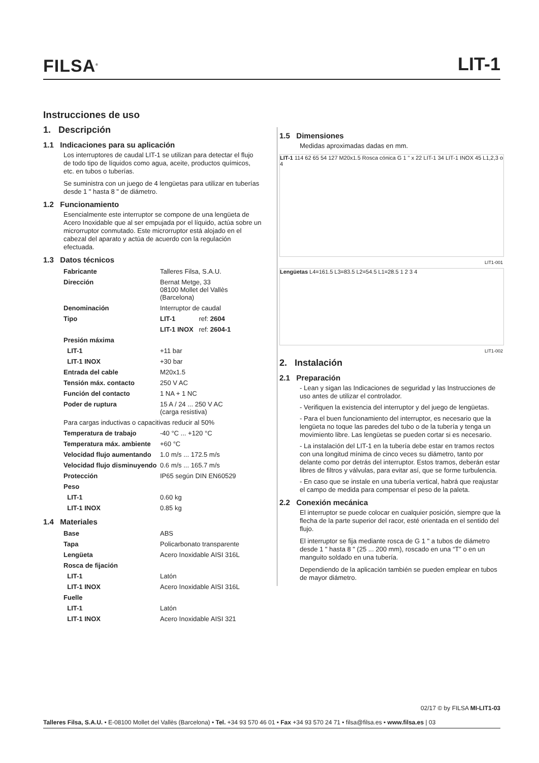FILSA<sup>®</sup> LIT-1
Instrucciones de uso
1. Descripción
1.1 Indicaciones para su aplicación
Los interruptores de caudal LIT-1 se utilizan para detectar el flujo de todo tipo de líquidos como agua, aceite, productos químicos, etc. en tubos o tuberías.
Se suministra con un juego de 4 lengüetas para utilizar en tuberías desde 1 " hasta 8 " de diámetro.
1.2 Funcionamiento
Esencialmente este interruptor se compone de una lengüeta de Acero Inoxidable que al ser empujada por el líquido, actúa sobre un microrruptor conmutado. Este microrruptor está alojado en el cabezal del aparato y actúa de acuerdo con la regulación efectuada.
1.3 Datos técnicos
| Fabricante | Talleres Filsa, S.A.U. | |
| Dirección | Bernat Metge, 33 08100 Mollet del Vallès (Barcelona) | |
| Denominación | Interruptor de caudal | |
| Tipo | LIT-1 | ref: 2604 |
| | LIT-1 INOX | ref: 2604-1 |
| Presión máxima | | |
| LIT-1 | +11 bar | |
| LIT-1 INOX | +30 bar | |
| Entrada del cable | M20x1.5 | |
| Tensión máx. contacto | 250 V AC | |
| Función del contacto | 1 NA + 1 NC | |
| Poder de ruptura | 15 A / 24 ... 250 V AC (carga resistiva) | |
| Para cargas inductivas o capacitivas reducir al 50% | | |
| Temperatura de trabajo | -40 °C ... +120 °C | |
| Temperatura máx. ambiente | +60 °C | |
| Velocidad flujo aumentando | 1.0 m/s ... 172.5 m/s | |
| Velocidad flujo disminuyendo | 0.6 m/s ... 165.7 m/s | |
| Protección | IP65 según DIN EN60529 | |
| Peso | | |
| LIT-1 | 0.60 kg | |
| LIT-1 INOX | 0.85 kg | |
1.4 Materiales
| Base | ABS |
| Tapa | Policarbonato transparente |
| Lengüeta | Acero Inoxidable AISI 316L |
| Rosca de fijación | |
| LIT-1 | Latón |
| LIT-1 INOX | Acero Inoxidable AISI 316L |
| Fuelle | |
| LIT-1 | Latón |
| LIT-1 INOX | Acero Inoxidable AISI 321 |
1.5 Dimensiones
Medidas aproximadas dadas en mm.
LIT-1 114 62 65 54 127 M20x1.5 Rosca cónica G 1 " x 22 LIT-1 34 LIT-1 INOX 45 L1,2,3 o 4
LIT1-001
Lengüetas L4=161.5 L3=83.5 L2=54.5 L1=28.5 1 2 3 4
LIT1-002
2. Instalación
2.1 Preparación
- Lean y sigan las Indicaciones de seguridad y las Instrucciones de uso antes de utilizar el controlador.
- Verifiquen la existencia del interruptor y del juego de lengüetas.
- Para el buen funcionamiento del interruptor, es necesario que la lengüeta no toque las paredes del tubo o de la tubería y tenga un movimiento libre. Las lengüetas se pueden cortar si es necesario.
- La instalación del LIT-1 en la tubería debe estar en tramos rectos con una longitud mínima de cinco veces su diámetro, tanto por delante como por detrás del interruptor. Estos tramos, deberán estar libres de filtros y válvulas, para evitar así, que se forme turbulencia.
- En caso que se instale en una tubería vertical, habrá que reajustar el campo de medida para compensar el peso de la paleta.
2.2 Conexión mecánica
El interruptor se puede colocar en cualquier posición, siempre que la flecha de la parte superior del racor, esté orientada en el sentido del flujo.
El interruptor se fija mediante rosca de G 1 " a tubos de diámetro desde 1 " hasta 8 " (25 ... 200 mm), roscado en una “T” o en un manguito soldado en una tubería.
Dependiendo de la aplicación también se pueden emplear en tubos de mayor diámetro.
02/17 © by FILSA MI-LIT1-03
Talleres Filsa, S.A.U. • E-08100 Mollet del Vallès (Barcelona) • Tel. +34 93 570 46 01 • Fax +34 93 570 24 71 • filsa@filsa.es • www.filsa.es | 03